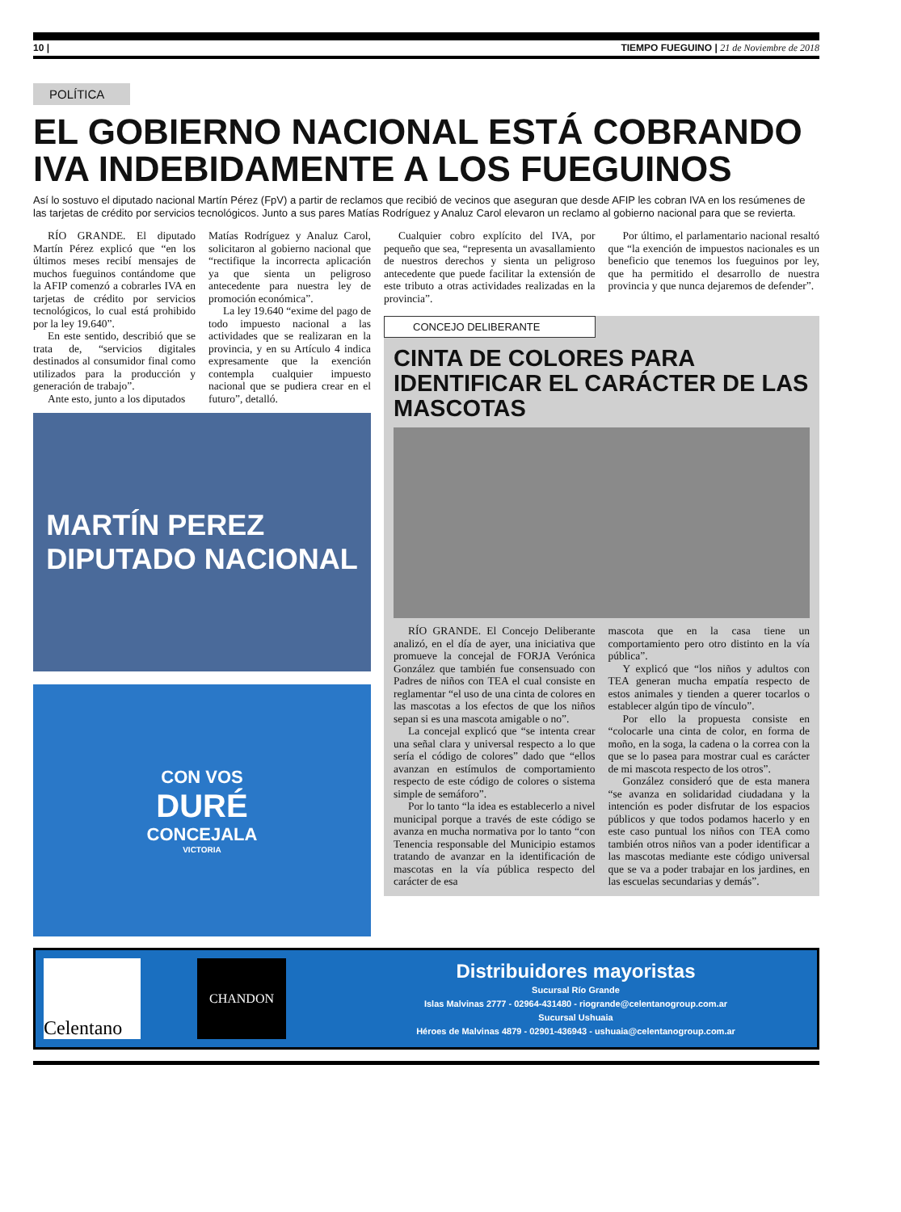10 | TIEMPO FUEGUINO | 21 de Noviembre de 2018
POLÍTICA
EL GOBIERNO NACIONAL ESTÁ COBRANDO IVA INDEBIDAMENTE A LOS FUEGUINOS
Así lo sostuvo el diputado nacional Martín Pérez (FpV) a partir de reclamos que recibió de vecinos que aseguran que desde AFIP les cobran IVA en los resúmenes de las tarjetas de crédito por servicios tecnológicos. Junto a sus pares Matías Rodríguez y Analuz Carol elevaron un reclamo al gobierno nacional para que se revierta.
RÍO GRANDE. El diputado Martín Pérez explicó que “en los últimos meses recibí mensajes de muchos fueguinos contándome que la AFIP comenzó a cobrarles IVA en tarjetas de crédito por servicios tecnológicos, lo cual está prohibido por la ley 19.640”.
En este sentido, describió que se trata de, “servicios digitales destinados al consumidor final como utilizados para la producción y generación de trabajo”.
Ante esto, junto a los diputados
Matías Rodríguez y Analuz Carol, solicitaron al gobierno nacional que “rectifique la incorrecta aplicación ya que sienta un peligroso antecedente para nuestra ley de promoción económica”.
La ley 19.640 “exime del pago de todo impuesto nacional a las actividades que se realizaran en la provincia, y en su Artículo 4 indica expresamente que la exención contempla cualquier impuesto nacional que se pudiera crear en el futuro”, detalló.
MARTÍN PEREZ
DIPUTADO NACIONAL
CON VOS
DURÉ
CONCEJALA
VICTORIA
Cualquier cobro explícito del IVA, por pequeño que sea, “representa un avasallamiento de nuestros derechos y sienta un peligroso antecedente que puede facilitar la extensión de este tributo a otras actividades realizadas en la provincia”.
Por último, el parlamentario nacional resaltó que “la exención de impuestos nacionales es un beneficio que tenemos los fueguinos por ley, que ha permitido el desarrollo de nuestra provincia y que nunca dejaremos de defender”.
CONCEJO DELIBERANTE
CINTA DE COLORES PARA IDENTIFICAR EL CARÁCTER DE LAS MASCOTAS
RÍO GRANDE. El Concejo Deliberante analizó, en el día de ayer, una iniciativa que promueve la concejal de FORJA Verónica González que también fue consensuado con Padres de niños con TEA el cual consiste en reglamentar “el uso de una cinta de colores en las mascotas a los efectos de que los niños sepan si es una mascota amigable o no”.
La concejal explicó que “se intenta crear una señal clara y universal respecto a lo que sería el código de colores” dado que “ellos avanzan en estímulos de comportamiento respecto de este código de colores o sistema simple de semáforo”.
Por lo tanto “la idea es establecerlo a nivel municipal porque a través de este código se avanza en mucha normativa por lo tanto “con Tenencia responsable del Municipio estamos tratando de avanzar en la identificación de mascotas en la vía pública respecto del carácter de esa
mascota que en la casa tiene un comportamiento pero otro distinto en la vía pública”.
Y explicó que “los niños y adultos con TEA generan mucha empatía respecto de estos animales y tienden a querer tocarlos o establecer algún tipo de vínculo”.
Por ello la propuesta consiste en “colocarle una cinta de color, en forma de moño, en la soga, la cadena o la correa con la que se lo pasea para mostrar cual es carácter de mi mascota respecto de los otros”.
González consideró que de esta manera “se avanza en solidaridad ciudadana y la intención es poder disfrutar de los espacios públicos y que todos podamos hacerlo y en este caso puntual los niños con TEA como también otros niños van a poder identificar a las mascotas mediante este código universal que se va a poder trabajar en los jardines, en las escuelas secundarias y demás”.
Celentano
CHANDON
Distribuidores mayoristas
Sucursal Río Grande
Islas Malvinas 2777 - 02964-431480 - riogrande@celentanogroup.com.ar
Sucursal Ushuaia
Héroes de Malvinas 4879 - 02901-436943 - ushuaia@celentanogroup.com.ar